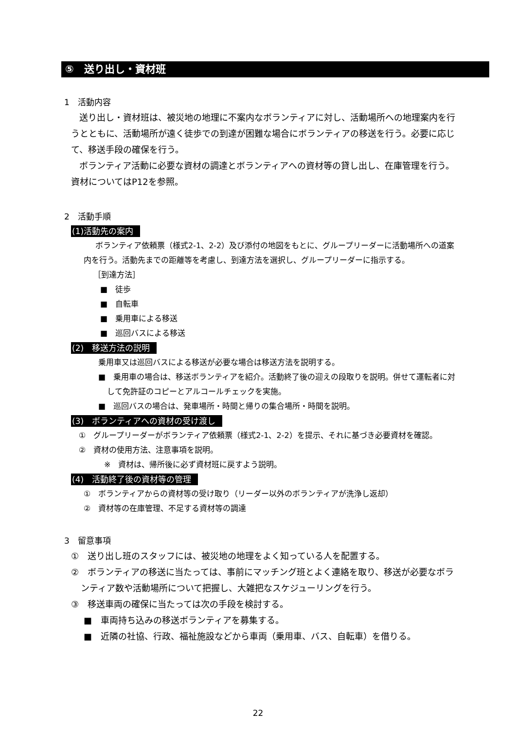⑤　送り出し・資材班
1　活動内容
送り出し・資材班は、被災地の地理に不案内なボランティアに対し、活動場所への地理案内を行うとともに、活動場所が遠く徒歩での到達が困難な場合にボランティアの移送を行う。必要に応じて、移送手段の確保を行う。
ボランティア活動に必要な資材の調達とボランティアへの資材等の貸し出し、在庫管理を行う。資材についてはP12を参照。
2　活動手順
(1)活動先の案内
ボランティア依頼票（様式2-1、2-2）及び添付の地図をもとに、グループリーダーに活動場所への道案内を行う。活動先までの距離等を考慮し、到達方法を選択し、グループリーダーに指示する。
［到達方法］
■　徒歩
■　自転車
■　乗用車による移送
■　巡回バスによる移送
(2)　移送方法の説明
乗用車又は巡回バスによる移送が必要な場合は移送方法を説明する。
■　乗用車の場合は、移送ボランティアを紹介。活動終了後の迎えの段取りを説明。併せて運転者に対して免許証のコピーとアルコールチェックを実施。
■　巡回バスの場合は、発車場所・時間と帰りの集合場所・時間を説明。
(3)　ボランティアへの資材の受け渡し
①　グループリーダーがボランティア依頼票（様式2-1、2-2）を提示、それに基づき必要資材を確認。
②　資材の使用方法、注意事項を説明。
※　資材は、帰所後に必ず資材班に戻すよう説明。
(4)　活動終了後の資材等の管理
①　ボランティアからの資材等の受け取り（リーダー以外のボランティアが洗浄し返却）
②　資材等の在庫管理、不足する資材等の調達
3　留意事項
①　送り出し班のスタッフには、被災地の地理をよく知っている人を配置する。
②　ボランティアの移送に当たっては、事前にマッチング班とよく連絡を取り、移送が必要なボランティア数や活動場所について把握し、大雑把なスケジューリングを行う。
③　移送車両の確保に当たっては次の手段を検討する。
■　車両持ち込みの移送ボランティアを募集する。
■　近隣の社協、行政、福祉施設などから車両（乗用車、バス、自転車）を借りる。
22